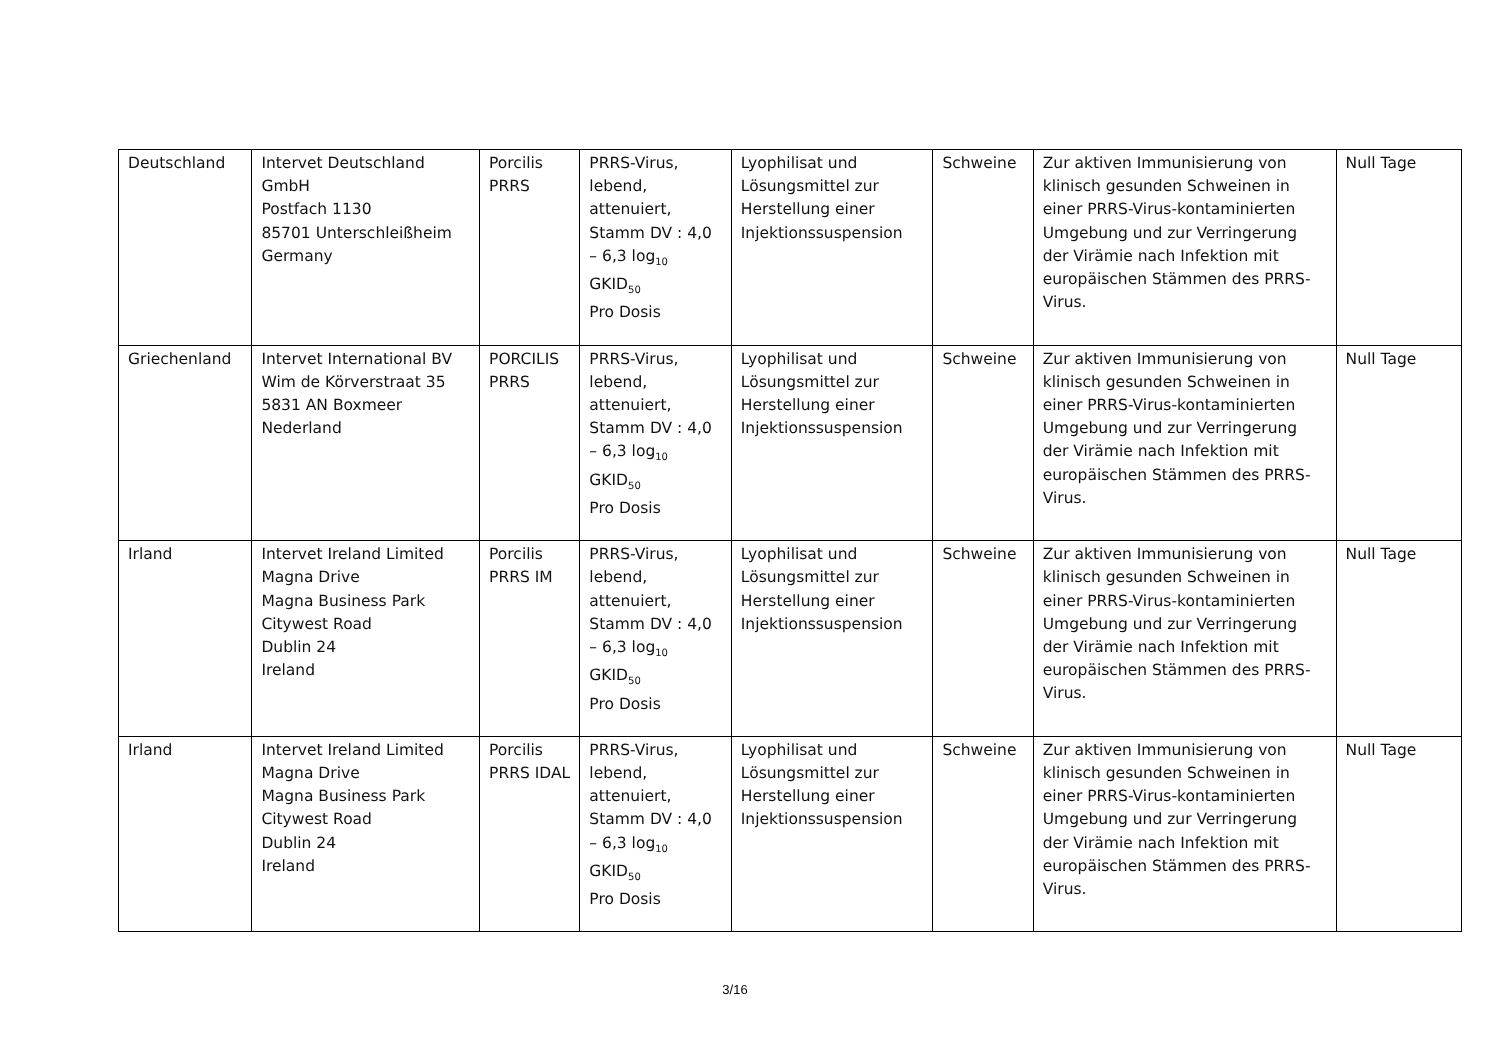| Deutschland | Intervet Deutschland GmbH Postfach 1130 85701 Unterschleißheim Germany | Porcilis PRRS | PRRS-Virus, lebend, attenuiert, Stamm DV : 4,0 – 6,3 log<sub>10</sub> GKID<sub>50</sub> Pro Dosis | Lyophilisat und Lösungsmittel zur Herstellung einer Injektionssuspension | Schweine | Zur aktiven Immunisierung von klinisch gesunden Schweinen in einer PRRS-Virus-kontaminierten Umgebung und zur Verringerung der Virämie nach Infektion mit europäischen Stämmen des PRRS-Virus. | Null Tage |
| Griechenland | Intervet International BV Wim de Körverstraat 35 5831 AN Boxmeer Nederland | PORCILIS PRRS | PRRS-Virus, lebend, attenuiert, Stamm DV : 4,0 – 6,3 log<sub>10</sub> GKID<sub>50</sub> Pro Dosis | Lyophilisat und Lösungsmittel zur Herstellung einer Injektionssuspension | Schweine | Zur aktiven Immunisierung von klinisch gesunden Schweinen in einer PRRS-Virus-kontaminierten Umgebung und zur Verringerung der Virämie nach Infektion mit europäischen Stämmen des PRRS-Virus. | Null Tage |
| Irland | Intervet Ireland Limited Magna Drive Magna Business Park Citywest Road Dublin 24 Ireland | Porcilis PRRS IM | PRRS-Virus, lebend, attenuiert, Stamm DV : 4,0 – 6,3 log<sub>10</sub> GKID<sub>50</sub> Pro Dosis | Lyophilisat und Lösungsmittel zur Herstellung einer Injektionssuspension | Schweine | Zur aktiven Immunisierung von klinisch gesunden Schweinen in einer PRRS-Virus-kontaminierten Umgebung und zur Verringerung der Virämie nach Infektion mit europäischen Stämmen des PRRS-Virus. | Null Tage |
| Irland | Intervet Ireland Limited Magna Drive Magna Business Park Citywest Road Dublin 24 Ireland | Porcilis PRRS IDAL | PRRS-Virus, lebend, attenuiert, Stamm DV : 4,0 – 6,3 log<sub>10</sub> GKID<sub>50</sub> Pro Dosis | Lyophilisat und Lösungsmittel zur Herstellung einer Injektionssuspension | Schweine | Zur aktiven Immunisierung von klinisch gesunden Schweinen in einer PRRS-Virus-kontaminierten Umgebung und zur Verringerung der Virämie nach Infektion mit europäischen Stämmen des PRRS-Virus. | Null Tage |
3/16